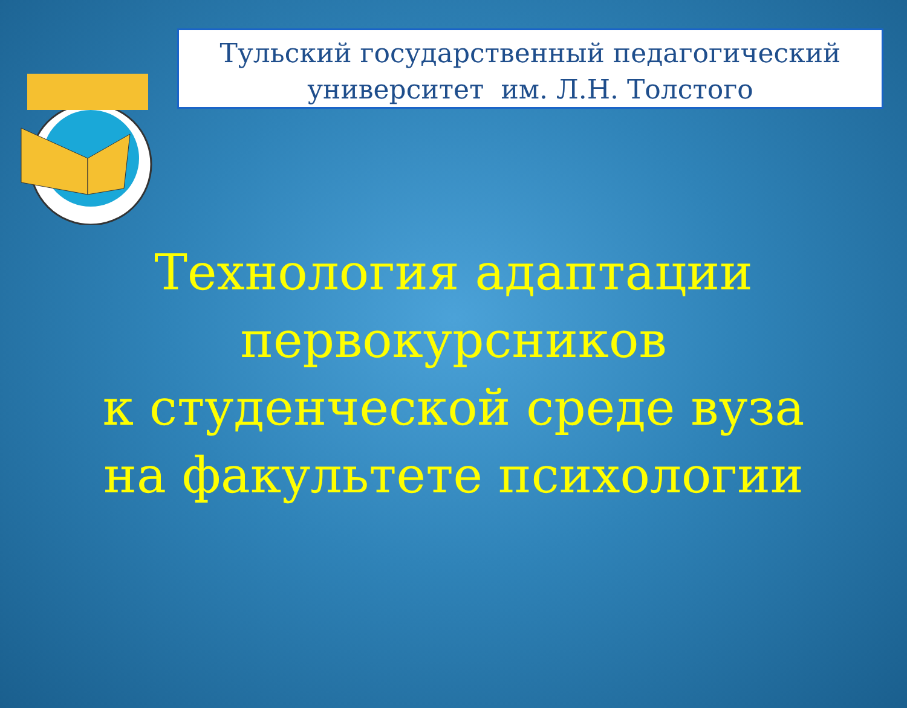Тульский государственный педагогический
университет им. Л.Н. Толстого
Технология адаптации
первокурсников
к студенческой среде вуза
на факультете психологии